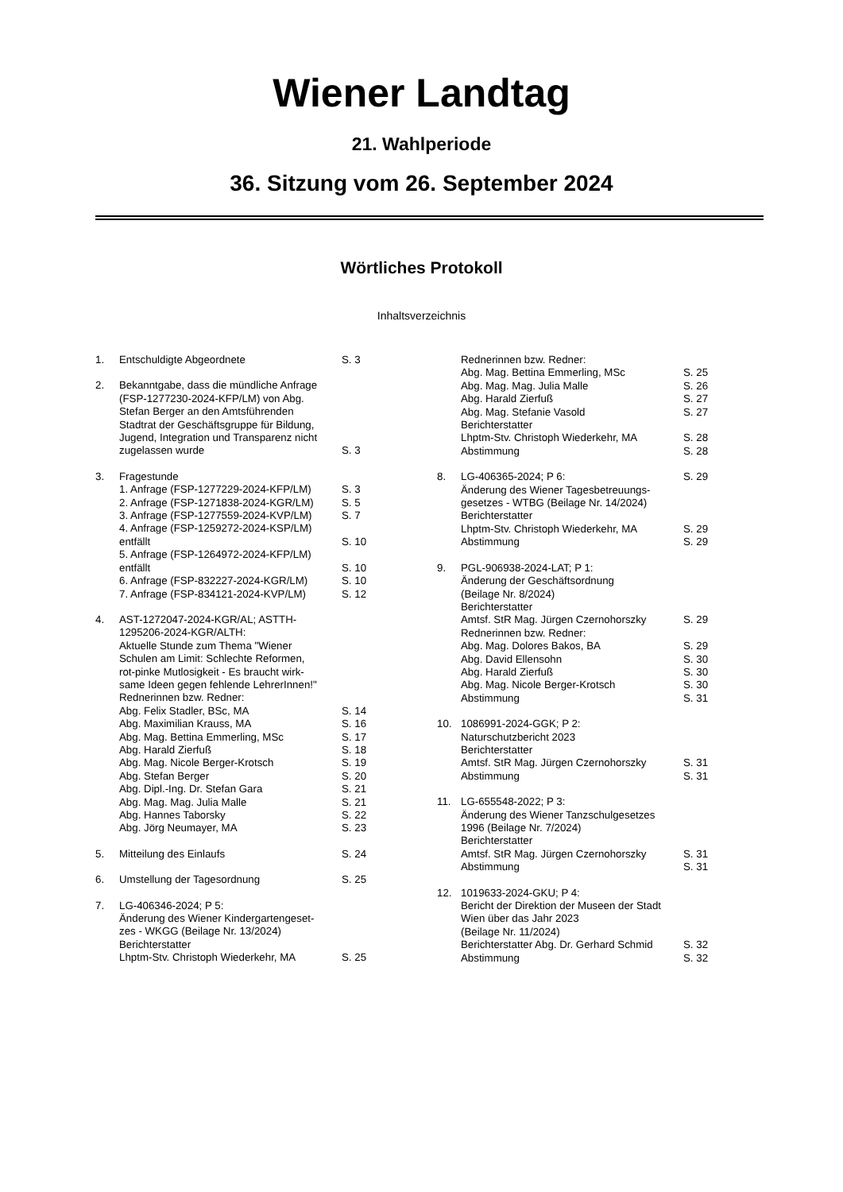Wiener Landtag
21. Wahlperiode
36. Sitzung vom 26. September 2024
Wörtliches Protokoll
Inhaltsverzeichnis
1. Entschuldigte Abgeordnete S. 3
2. Bekanntgabe, dass die mündliche Anfrage
(FSP-1277230-2024-KFP/LM) von Abg.
Stefan Berger an den Amtsführenden
Stadtrat der Geschäftsgruppe für Bildung,
Jugend, Integration und Transparenz nicht
zugelassen wurde S. 3
3. Fragestunde
1. Anfrage (FSP-1277229-2024-KFP/LM)
S. 3
2. Anfrage (FSP-1271838-2024-KGR/LM)
S. 5
3. Anfrage (FSP-1277559-2024-KVP/LM)
S. 7
4. Anfrage (FSP-1259272-2024-KSP/LM)
entfällt S. 10
5. Anfrage (FSP-1264972-2024-KFP/LM)
entfällt S. 10
6. Anfrage (FSP-832227-2024-KGR/LM) S. 10
7. Anfrage (FSP-834121-2024-KVP/LM) S. 12
4. AST-1272047-2024-KGR/AL; ASTTH-
1295206-2024-KGR/ALTH:
Aktuelle Stunde zum Thema "Wiener
Schulen am Limit: Schlechte Reformen,
rot-pinke Mutlosigkeit - Es braucht wirk-
same Ideen gegen fehlende LehrerInnen!"
Rednerinnen bzw. Redner:
Abg. Felix Stadler, BSc, MA S. 14
Abg. Maximilian Krauss, MA S. 16
Abg. Mag. Bettina Emmerling, MSc S. 17
Abg. Harald Zierfuß S. 18
Abg. Mag. Nicole Berger-Krotsch S. 19
Abg. Stefan Berger S. 20
Abg. Dipl.-Ing. Dr. Stefan Gara S. 21
Abg. Mag. Mag. Julia Malle S. 21
Abg. Hannes Taborsky S. 22
Abg. Jörg Neumayer, MA S. 23
5. Mitteilung des Einlaufs S. 24
6. Umstellung der Tagesordnung S. 25
7. LG-406346-2024; P 5:
Änderung des Wiener Kindergartengeset-
zes - WKGG (Beilage Nr. 13/2024)
Berichterstatter
Lhptm-Stv. Christoph Wiederkehr, MA S. 25
Rednerinnen bzw. Redner:
Abg. Mag. Bettina Emmerling, MSc S. 25
Abg. Mag. Mag. Julia Malle S. 26
Abg. Harald Zierfuß S. 27
Abg. Mag. Stefanie Vasold S. 27
Berichterstatter
Lhptm-Stv. Christoph Wiederkehr, MA S. 28
Abstimmung S. 28
8. LG-406365-2024; P 6: S. 29
Änderung des Wiener Tagesbetreuungs-
gesetzes - WTBG (Beilage Nr. 14/2024)
Berichterstatter
Lhptm-Stv. Christoph Wiederkehr, MA S. 29
Abstimmung S. 29
9. PGL-906938-2024-LAT; P 1:
Änderung der Geschäftsordnung
(Beilage Nr. 8/2024)
Berichterstatter
Amtsf. StR Mag. Jürgen Czernohorszky
S. 29
Rednerinnen bzw. Redner:
Abg. Mag. Dolores Bakos, BA S. 29
Abg. David Ellensohn S. 30
Abg. Harald Zierfuß S. 30
Abg. Mag. Nicole Berger-Krotsch S. 30
Abstimmung S. 31
10. 1086991-2024-GGK; P 2:
Naturschutzbericht 2023
Berichterstatter
Amtsf. StR Mag. Jürgen Czernohorszky
S. 31
Abstimmung S. 31
11. LG-655548-2022; P 3:
Änderung des Wiener Tanzschulgesetzes
1996 (Beilage Nr. 7/2024)
Berichterstatter
Amtsf. StR Mag. Jürgen Czernohorszky
S. 31
Abstimmung S. 31
12. 1019633-2024-GKU; P 4:
Bericht der Direktion der Museen der Stadt
Wien über das Jahr 2023
(Beilage Nr. 11/2024)
Berichterstatter Abg. Dr. Gerhard Schmid
S. 32
Abstimmung S. 32